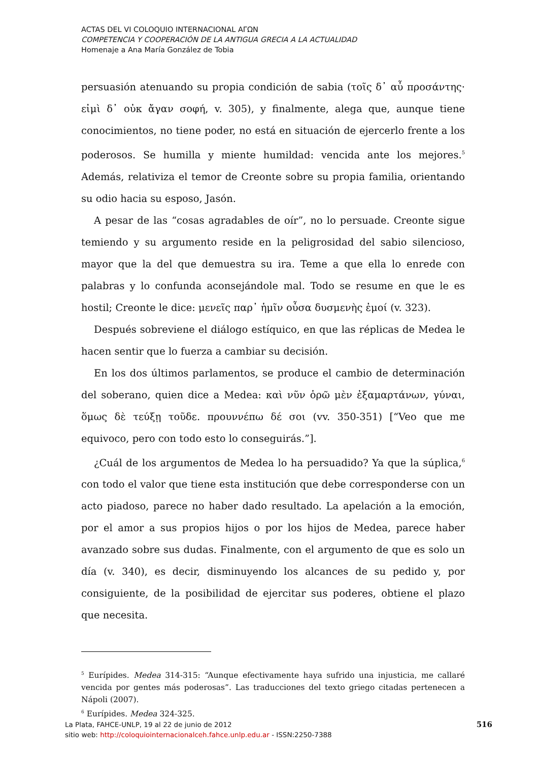ACTAS DEL VI COLOQUIO INTERNACIONAL ΑΓΩΝ
COMPETENCIA Y COOPERACIÓN DE LA ANTIGUA GRECIA A LA ACTUALIDAD
Homenaje a Ana María González de Tobia
persuasión atenuando su propia condición de sabia (τοῖς δ᾽ αὖ προσάντης· εἰμὶ δ᾽ οὐκ ἄγαν σοφή, v. 305), y finalmente, alega que, aunque tiene conocimientos, no tiene poder, no está en situación de ejercerlo frente a los poderosos. Se humilla y miente humildad: vencida ante los mejores.<sup>5</sup> Además, relativiza el temor de Creonte sobre su propia familia, orientando su odio hacia su esposo, Jasón.
A pesar de las “cosas agradables de oír”, no lo persuade. Creonte sigue temiendo y su argumento reside en la peligrosidad del sabio silencioso, mayor que la del que demuestra su ira. Teme a que ella lo enrede con palabras y lo confunda aconsejándole mal. Todo se resume en que le es hostil; Creonte le dice: μενεῖς παρ᾽ ἡμῖν οὖσα δυσμενὴς ἐμοί (v. 323).
Después sobreviene el diálogo estíquico, en que las réplicas de Medea le hacen sentir que lo fuerza a cambiar su decisión.
En los dos últimos parlamentos, se produce el cambio de determinación del soberano, quien dice a Medea: καὶ νῦν ὁρῶ μὲν ἐξαμαρτάνων, γύναι, ὅμως δὲ τεύξῃ τοῦδε. προυννέπω δέ σοι (vv. 350-351) [“Veo que me equivoco, pero con todo esto lo conseguirás.”].
¿Cuál de los argumentos de Medea lo ha persuadido? Ya que la súplica,<sup>6</sup> con todo el valor que tiene esta institución que debe corresponderse con un acto piadoso, parece no haber dado resultado. La apelación a la emoción, por el amor a sus propios hijos o por los hijos de Medea, parece haber avanzado sobre sus dudas. Finalmente, con el argumento de que es solo un día (v. 340), es decir, disminuyendo los alcances de su pedido y, por consiguiente, de la posibilidad de ejercitar sus poderes, obtiene el plazo que necesita.
<sup>5</sup> Eurípides. Medea 314-315: “Aunque efectivamente haya sufrido una injusticia, me callaré vencida por gentes más poderosas”. Las traducciones del texto griego citadas pertenecen a Nápoli (2007).
<sup>6</sup> Eurípides. Medea 324-325.
516 La Plata, FAHCE-UNLP, 19 al 22 de junio de 2012
sitio web: http://coloquiointernacionalceh.fahce.unlp.edu.ar - ISSN:2250-7388